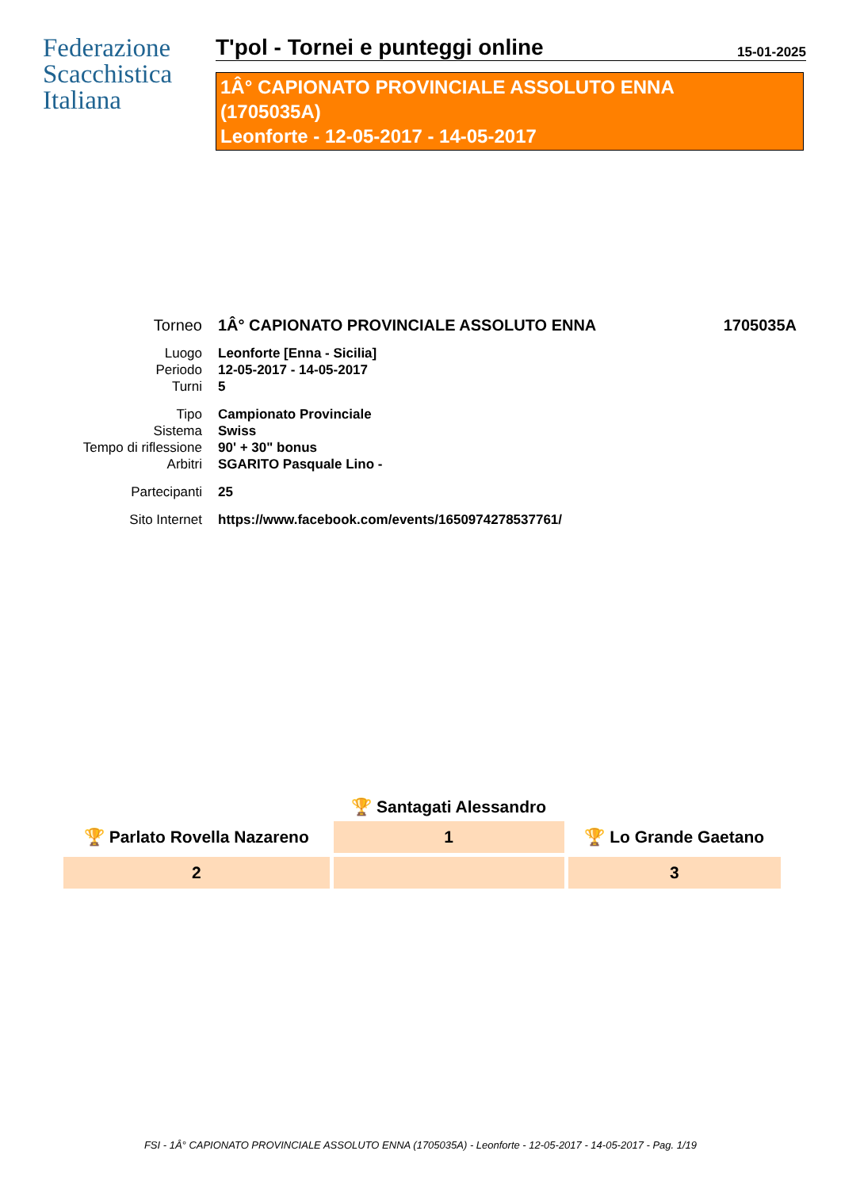Federazione
Scacchistica
Italiana
T'pol - Tornei e punteggi online 15-01-2025
1Â° CAPIONATO PROVINCIALE ASSOLUTO ENNA
(1705035A)
Leonforte - 12-05-2017 - 14-05-2017
| Torneo | 1Â° CAPIONATO PROVINCIALE ASSOLUTO ENNA | 1705035A |
| Luogo | Leonforte [Enna - Sicilia] | |
| Periodo | 12-05-2017 - 14-05-2017 | |
| Turni | 5 | |
| Tipo | Campionato Provinciale | |
| Sistema | Swiss | |
| Tempo di riflessione | 90' + 30" bonus | |
| Arbitri | SGARITO Pasquale Lino - | |
| Partecipanti | 25 | |
| Sito Internet | https://www.facebook.com/events/1650974278537761/ | |
| | 🏆 Santagati Alessandro | |
| 🏆 Parlato Rovella Nazareno | 1 | 🏆 Lo Grande Gaetano |
| 2 | | 3 |
FSI - 1Â° CAPIONATO PROVINCIALE ASSOLUTO ENNA (1705035A) - Leonforte - 12-05-2017 - 14-05-2017 - Pag. 1/19